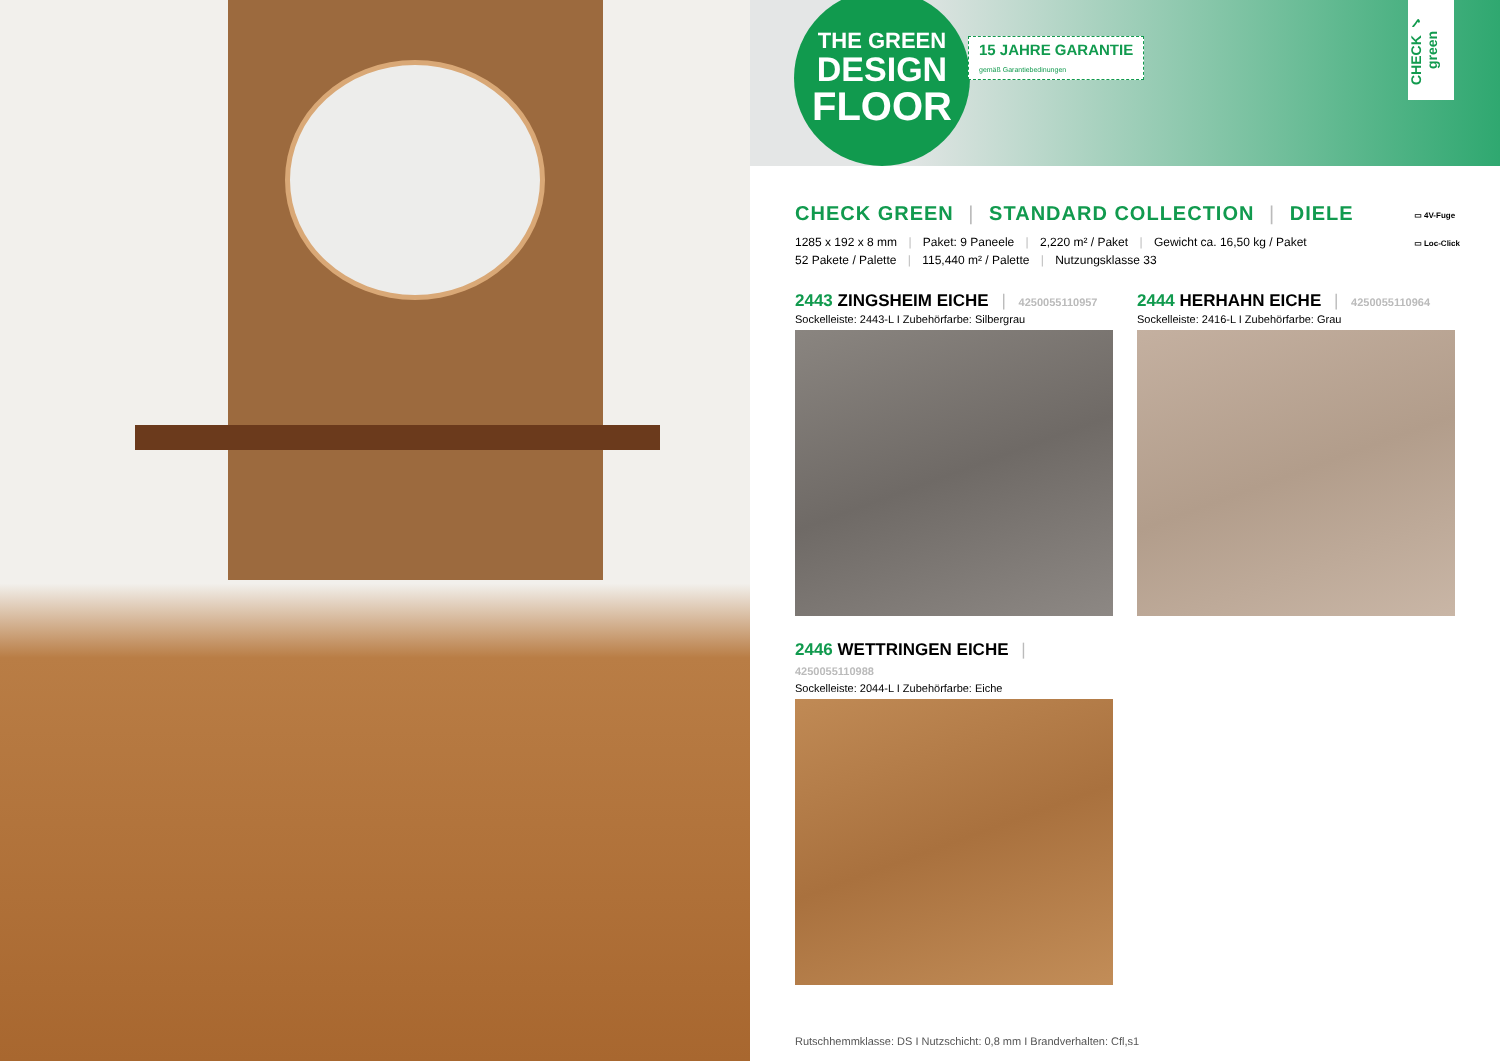THE GREEN
DESIGN
FLOOR
15 JAHRE GARANTIE
gemäß Garantiebedinungen
CHECK ✓ green
▭ 4V-Fuge
▭ Loc-Click
CHECK GREEN | STANDARD COLLECTION | DIELE
1285 x 192 x 8 mm | Paket: 9 Paneele | 2,220 m² / Paket | Gewicht ca. 16,50 kg / Paket
52 Pakete / Palette | 115,440 m² / Palette | Nutzungsklasse 33
2443 ZINGSHEIM EICHE | 4250055110957
Sockelleiste: 2443-L I Zubehörfarbe: Silbergrau
2444 HERHAHN EICHE | 4250055110964
Sockelleiste: 2416-L I Zubehörfarbe: Grau
2446 WETTRINGEN EICHE | 4250055110988
Sockelleiste: 2044-L I Zubehörfarbe: Eiche
Rutschhemmklasse: DS I Nutzschicht: 0,8 mm I Brandverhalten: Cfl,s1